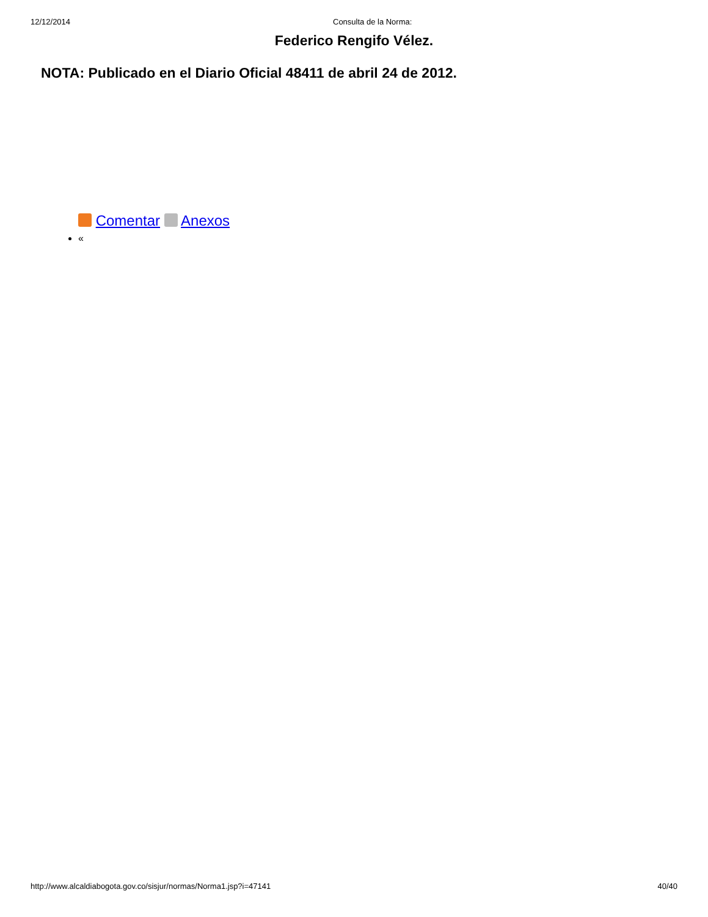12/12/2014 Consulta de la Norma:
Federico Rengifo Vélez.
NOTA: Publicado en el Diario Oficial 48411 de abril 24 de 2012.
Comentar Anexos
«
http://www.alcaldiabogota.gov.co/sisjur/normas/Norma1.jsp?i=47141 40/40